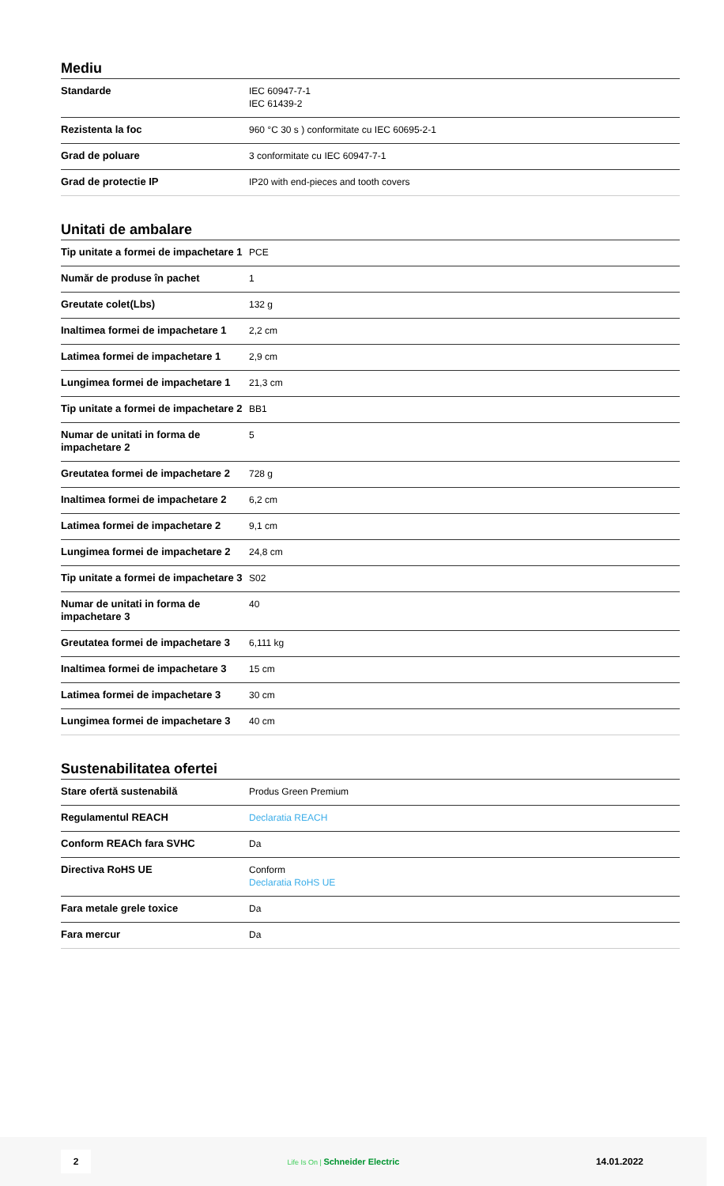Mediu
| Standarde | IEC 60947-7-1 IEC 61439-2 |
| Rezistenta la foc | 960 °C 30 s ) conformitate cu IEC 60695-2-1 |
| Grad de poluare | 3 conformitate cu IEC 60947-7-1 |
| Grad de protectie IP | IP20 with end-pieces and tooth covers |
Unitati de ambalare
| Tip unitate a formei de impachetare 1 | PCE |
| Număr de produse în pachet | 1 |
| Greutate colet(Lbs) | 132 g |
| Inaltimea formei de impachetare 1 | 2,2 cm |
| Latimea formei de impachetare 1 | 2,9 cm |
| Lungimea formei de impachetare 1 | 21,3 cm |
| Tip unitate a formei de impachetare 2 | BB1 |
| Numar de unitati in forma de impachetare 2 | 5 |
| Greutatea formei de impachetare 2 | 728 g |
| Inaltimea formei de impachetare 2 | 6,2 cm |
| Latimea formei de impachetare 2 | 9,1 cm |
| Lungimea formei de impachetare 2 | 24,8 cm |
| Tip unitate a formei de impachetare 3 | S02 |
| Numar de unitati in forma de impachetare 3 | 40 |
| Greutatea formei de impachetare 3 | 6,111 kg |
| Inaltimea formei de impachetare 3 | 15 cm |
| Latimea formei de impachetare 3 | 30 cm |
| Lungimea formei de impachetare 3 | 40 cm |
Sustenabilitatea ofertei
| Stare ofertă sustenabilă | Produs Green Premium |
| Regulamentul REACH | Declaratia REACH |
| Conform REACh fara SVHC | Da |
| Directiva RoHS UE | Conform Declaratia RoHS UE |
| Fara metale grele toxice | Da |
| Fara mercur | Da |
2
Life Is On | Schneider Electric
14.01.2022